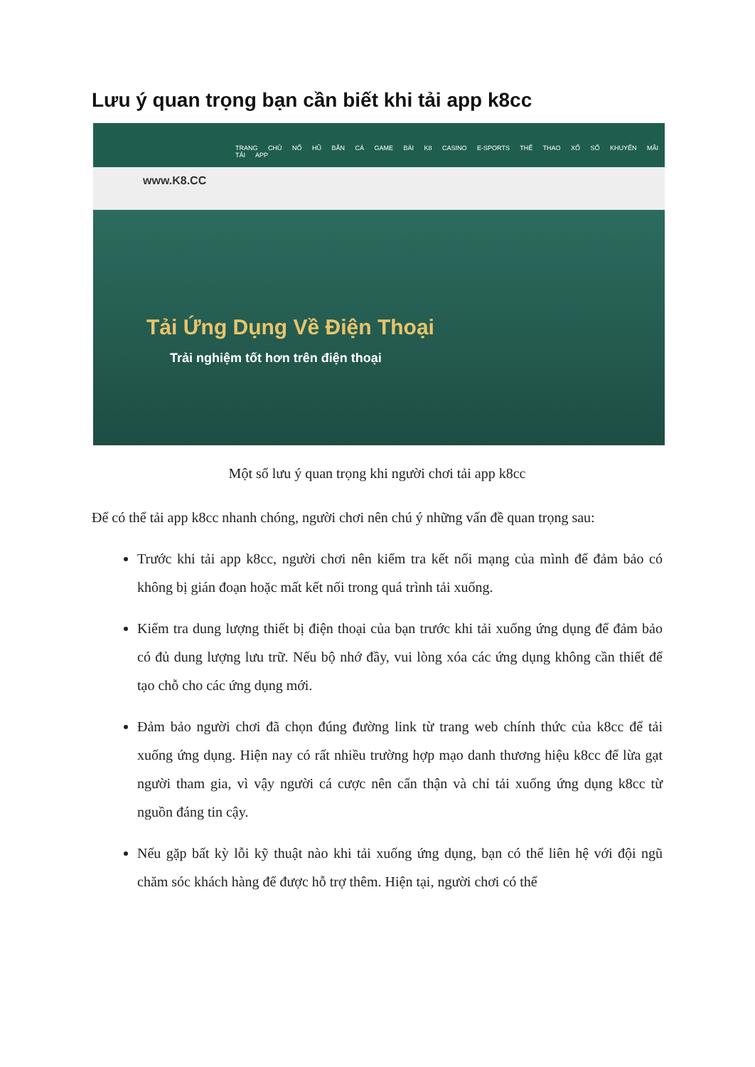Lưu ý quan trọng bạn cần biết khi tải app k8cc
TRANG CHỦ NỔ HŨ BẮN CÁ GAME BÀI K8 CASINO E-SPORTS THỂ THAO XỔ SỐ KHUYẾN MÃI TẢI APP
www.K8.CC
Tải Ứng Dụng Về Điện Thoại
Trải nghiệm tốt hơn trên điện thoại
Một số lưu ý quan trọng khi người chơi tải app k8cc
Để có thể tải app k8cc nhanh chóng, người chơi nên chú ý những vấn đề quan trọng sau:
Trước khi tải app k8cc, người chơi nên kiểm tra kết nối mạng của mình để đảm bảo có không bị gián đoạn hoặc mất kết nối trong quá trình tải xuống.
Kiểm tra dung lượng thiết bị điện thoại của bạn trước khi tải xuống ứng dụng để đảm bảo có đủ dung lượng lưu trữ. Nếu bộ nhớ đầy, vui lòng xóa các ứng dụng không cần thiết để tạo chỗ cho các ứng dụng mới.
Đảm bảo người chơi đã chọn đúng đường link từ trang web chính thức của k8cc để tải xuống ứng dụng. Hiện nay có rất nhiều trường hợp mạo danh thương hiệu k8cc để lừa gạt người tham gia, vì vậy người cá cược nên cẩn thận và chỉ tải xuống ứng dụng k8cc từ nguồn đáng tin cậy.
Nếu gặp bất kỳ lỗi kỹ thuật nào khi tải xuống ứng dụng, bạn có thể liên hệ với đội ngũ chăm sóc khách hàng để được hỗ trợ thêm. Hiện tại, người chơi có thể